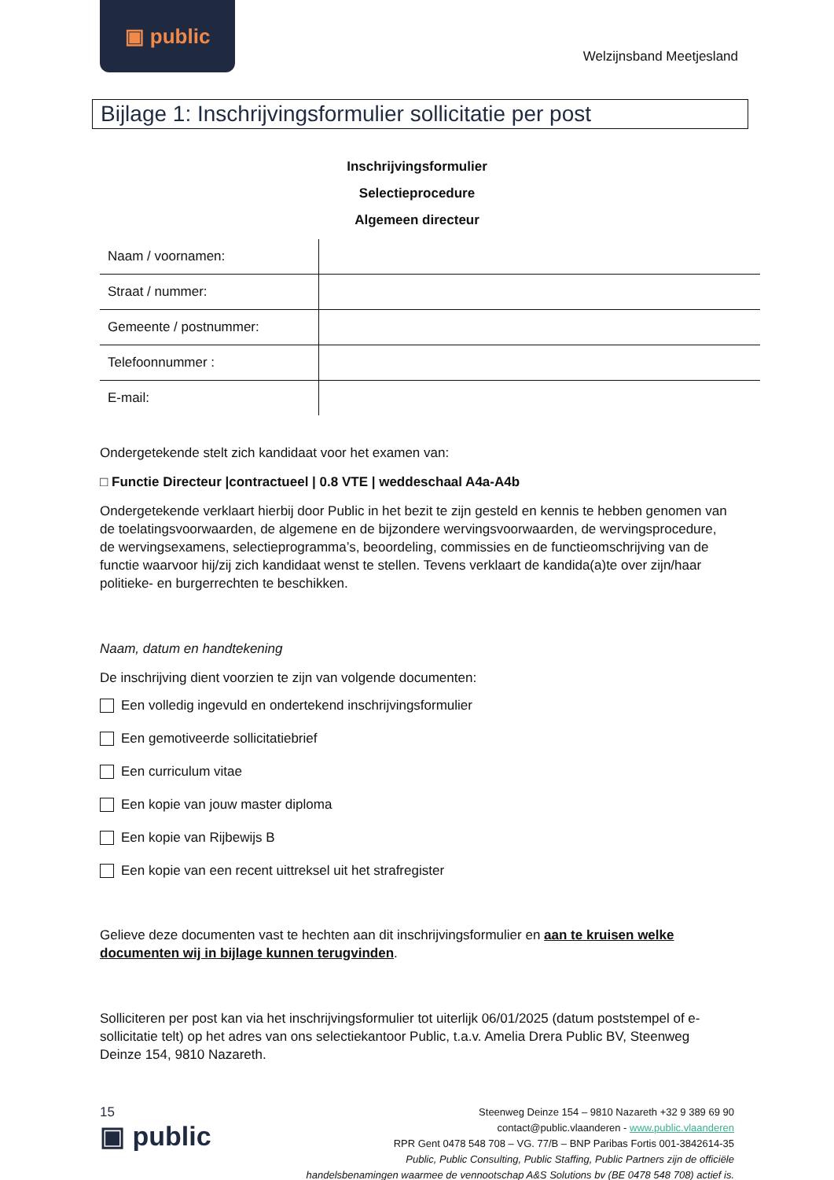▣ public
Welzijnsband Meetjesland
Bijlage 1: Inschrijvingsformulier sollicitatie per post
Inschrijvingsformulier
Selectieprocedure
Algemeen directeur
| Naam / voornamen: | |
| Straat / nummer: | |
| Gemeente / postnummer: | |
| Telefoonnummer : | |
| E-mail: | |
Ondergetekende stelt zich kandidaat voor het examen van:
□ Functie Directeur |contractueel | 0.8 VTE | weddeschaal A4a-A4b
Ondergetekende verklaart hierbij door Public in het bezit te zijn gesteld en kennis te hebben genomen van de toelatingsvoorwaarden, de algemene en de bijzondere wervingsvoorwaarden, de wervingsprocedure, de wervingsexamens, selectieprogramma’s, beoordeling, commissies en de functieomschrijving van de functie waarvoor hij/zij zich kandidaat wenst te stellen. Tevens verklaart de kandida(a)te over zijn/haar politieke- en burgerrechten te beschikken.
Naam, datum en handtekening
De inschrijving dient voorzien te zijn van volgende documenten:
Een volledig ingevuld en ondertekend inschrijvingsformulier
Een gemotiveerde sollicitatiebrief
Een curriculum vitae
Een kopie van jouw master diploma
Een kopie van Rijbewijs B
Een kopie van een recent uittreksel uit het strafregister
Gelieve deze documenten vast te hechten aan dit inschrijvingsformulier en aan te kruisen welke documenten wij in bijlage kunnen terugvinden.
Solliciteren per post kan via het inschrijvingsformulier tot uiterlijk 06/01/2025 (datum poststempel of e-sollicitatie telt) op het adres van ons selectiekantoor Public, t.a.v. Amelia Drera Public BV, Steenweg Deinze 154, 9810 Nazareth.
15
▣ public
Steenweg Deinze 154 – 9810 Nazareth +32 9 389 69 90
contact@public.vlaanderen - www.public.vlaanderen
RPR Gent 0478 548 708 – VG. 77/B – BNP Paribas Fortis 001-3842614-35
Public, Public Consulting, Public Staffing, Public Partners zijn de officiële
handelsbenamingen waarmee de vennootschap A&S Solutions bv (BE 0478 548 708) actief is.